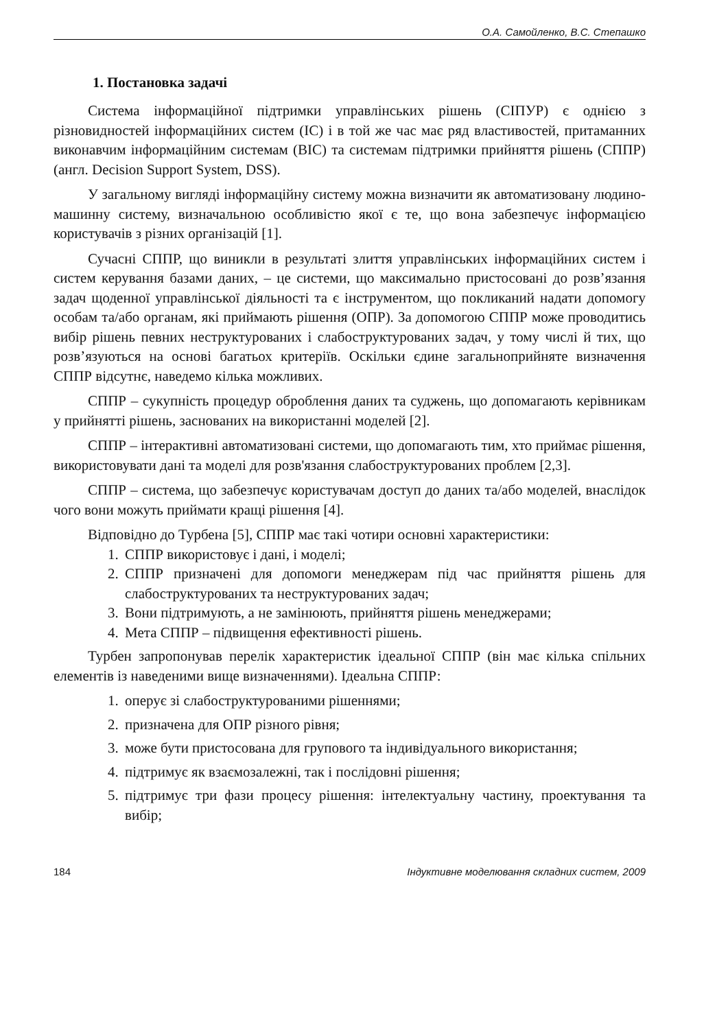О.А. Самойленко, В.С. Степашко
1. Постановка задачі
Система інформаційної підтримки управлінських рішень (СІПУР) є однією з різновидностей інформаційних систем (ІС) і в той же час має ряд властивостей, притаманних виконавчим інформаційним системам (ВІС) та системам підтримки прийняття рішень (СППР) (англ. Decision Support System, DSS).
У загальному вигляді інформаційну систему можна визначити як автоматизовану людино-машинну систему, визначальною особливістю якої є те, що вона забезпечує інформацією користувачів з різних організацій [1].
Сучасні СППР, що виникли в результаті злиття управлінських інформаційних систем і систем керування базами даних, – це системи, що максимально пристосовані до розв’язання задач щоденної управлінської діяльності та є інструментом, що покликаний надати допомогу особам та/або органам, які приймають рішення (ОПР). За допомогою СППР може проводитись вибір рішень певних неструктурованих і слабоструктурованих задач, у тому числі й тих, що розв’язуються на основі багатьох критеріїв. Оскільки єдине загальноприйняте визначення СППР відсутнє, наведемо кілька можливих.
СППР – сукупність процедур оброблення даних та суджень, що допомагають керівникам у прийнятті рішень, заснованих на використанні моделей [2].
СППР – інтерактивні автоматизовані системи, що допомагають тим, хто приймає рішення, використовувати дані та моделі для розв'язання слабоструктурованих проблем [2,3].
СППР – система, що забезпечує користувачам доступ до даних та/або моделей, внаслідок чого вони можуть приймати кращі рішення [4].
Відповідно до Турбена [5], СППР має такі чотири основні характеристики:
1. СППР використовує і дані, і моделі;
2. СППР призначені для допомоги менеджерам під час прийняття рішень для слабоструктурованих та неструктурованих задач;
3. Вони підтримують, а не замінюють, прийняття рішень менеджерами;
4. Мета СППР – підвищення ефективності рішень.
Турбен запропонував перелік характеристик ідеальної СППР (він має кілька спільних елементів із наведеними вище визначеннями). Ідеальна СППР:
1. оперує зі слабоструктурованими рішеннями;
2. призначена для ОПР різного рівня;
3. може бути пристосована для групового та індивідуального використання;
4. підтримує як взаємозалежні, так і послідовні рішення;
5. підтримує три фази процесу рішення: інтелектуальну частину, проектування та вибір;
184 Індуктивне моделювання складних систем, 2009